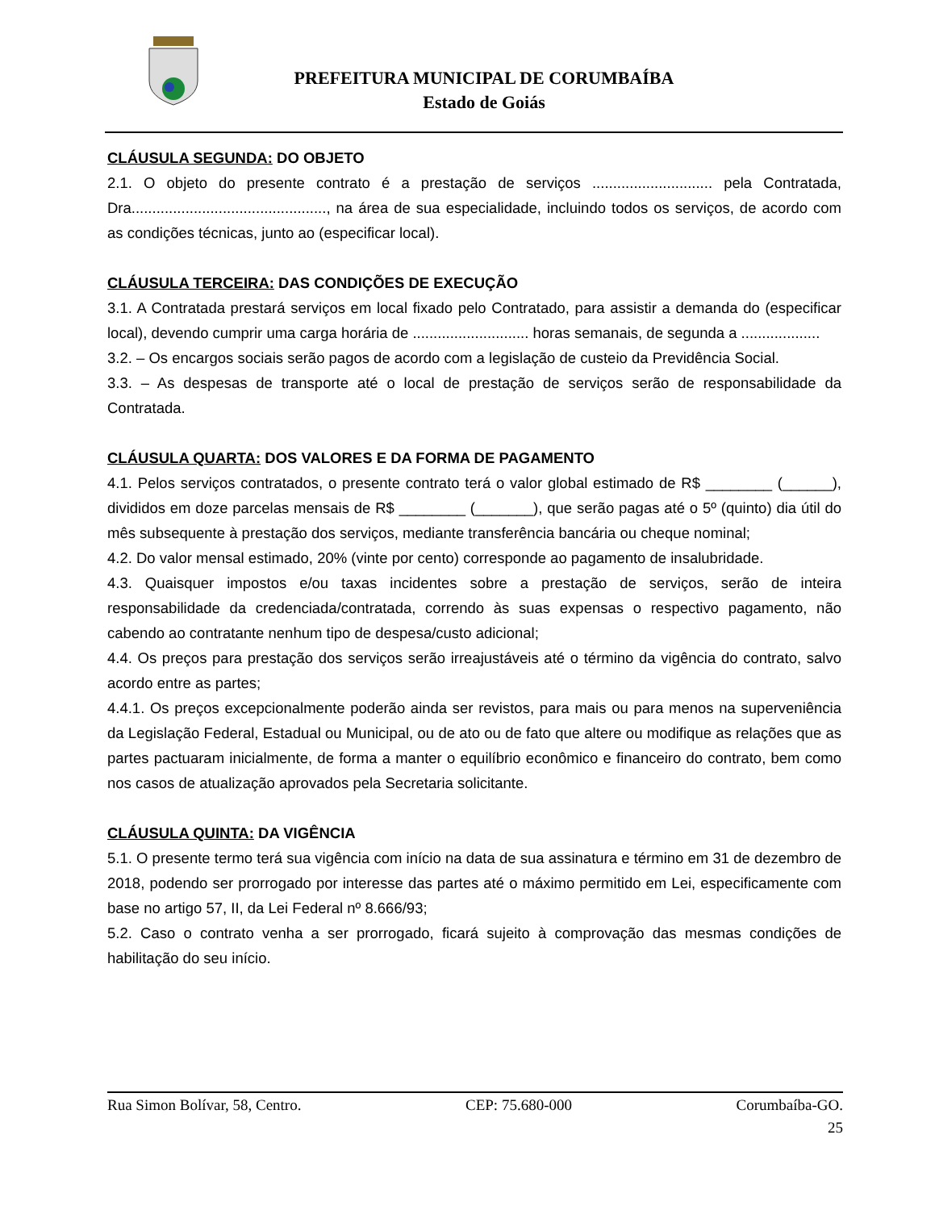PREFEITURA MUNICIPAL DE CORUMBAÍBA
Estado de Goiás
CLÁUSULA SEGUNDA: DO OBJETO
2.1. O objeto do presente contrato é a prestação de serviços ............................. pela Contratada, Dra..............................................., na área de sua especialidade, incluindo todos os serviços, de acordo com as condições técnicas, junto ao (especificar local).
CLÁUSULA TERCEIRA: DAS CONDIÇÕES DE EXECUÇÃO
3.1. A Contratada prestará serviços em local fixado pelo Contratado, para assistir a demanda do (especificar local), devendo cumprir uma carga horária de ............................ horas semanais, de segunda a ...................
3.2. – Os encargos sociais serão pagos de acordo com a legislação de custeio da Previdência Social.
3.3. – As despesas de transporte até o local de prestação de serviços serão de responsabilidade da Contratada.
CLÁUSULA QUARTA: DOS VALORES E DA FORMA DE PAGAMENTO
4.1. Pelos serviços contratados, o presente contrato terá o valor global estimado de R$ ________ (______), divididos em doze parcelas mensais de R$ ________ (_______), que serão pagas até o 5º (quinto) dia útil do mês subsequente à prestação dos serviços, mediante transferência bancária ou cheque nominal;
4.2. Do valor mensal estimado, 20% (vinte por cento) corresponde ao pagamento de insalubridade.
4.3. Quaisquer impostos e/ou taxas incidentes sobre a prestação de serviços, serão de inteira responsabilidade da credenciada/contratada, correndo às suas expensas o respectivo pagamento, não cabendo ao contratante nenhum tipo de despesa/custo adicional;
4.4. Os preços para prestação dos serviços serão irreajustáveis até o término da vigência do contrato, salvo acordo entre as partes;
4.4.1. Os preços excepcionalmente poderão ainda ser revistos, para mais ou para menos na superveniência da Legislação Federal, Estadual ou Municipal, ou de ato ou de fato que altere ou modifique as relações que as partes pactuaram inicialmente, de forma a manter o equilíbrio econômico e financeiro do contrato, bem como nos casos de atualização aprovados pela Secretaria solicitante.
CLÁUSULA QUINTA: DA VIGÊNCIA
5.1. O presente termo terá sua vigência com início na data de sua assinatura e término em 31 de dezembro de 2018, podendo ser prorrogado por interesse das partes até o máximo permitido em Lei, especificamente com base no artigo 57, II, da Lei Federal nº 8.666/93;
5.2. Caso o contrato venha a ser prorrogado, ficará sujeito à comprovação das mesmas condições de habilitação do seu início.
Rua Simon Bolívar, 58, Centro. CEP: 75.680-000 Corumbaíba-GO.
25